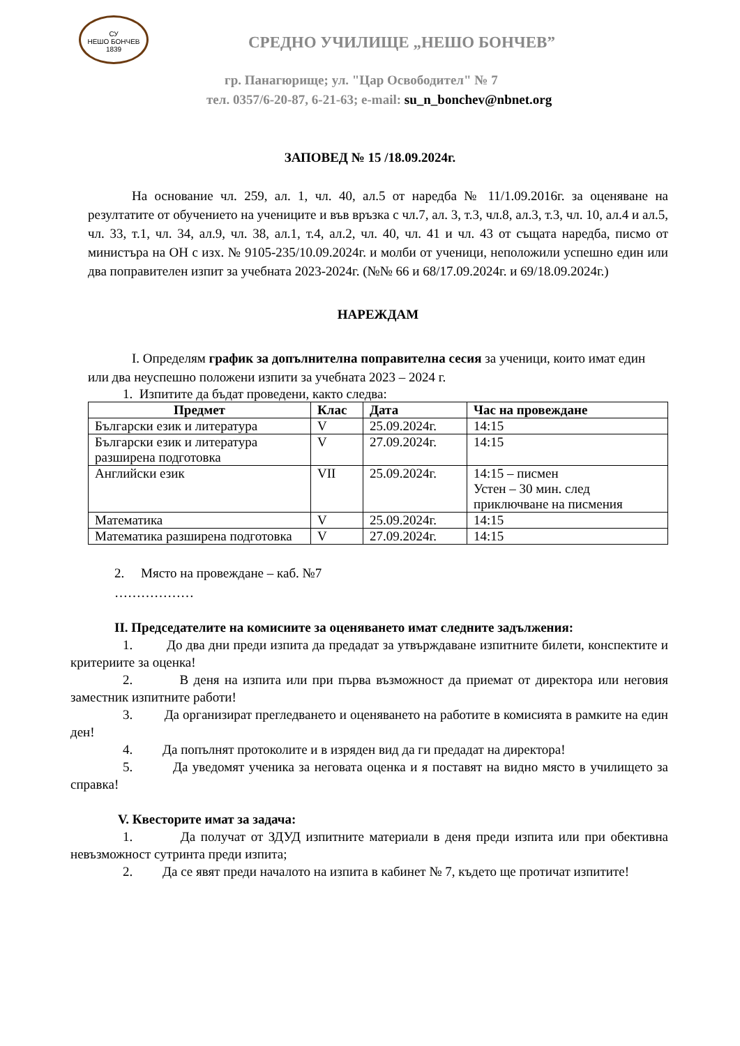СУ
НЕШО БОНЧЕВ
1839
СРЕДНО УЧИЛИЩЕ „НЕШО БОНЧЕВ”
гр. Панагюрище; ул. "Цар Освободител" № 7
тел. 0357/6-20-87, 6-21-63; e-mail: su_n_bonchev@nbnet.org
ЗАПОВЕД № 15 /18.09.2024г.
На основание чл. 259, ал. 1, чл. 40, ал.5 от наредба № 11/1.09.2016г. за оценяване на резултатите от обучението на учениците и във връзка с чл.7, ал. 3, т.3, чл.8, ал.3, т.3, чл. 10, ал.4 и ал.5, чл. 33, т.1, чл. 34, ал.9, чл. 38, ал.1, т.4, ал.2, чл. 40, чл. 41 и чл. 43 от същата наредба, писмо от министъра на ОН с изх. № 9105-235/10.09.2024г. и молби от ученици, неположили успешно един или два поправителен изпит за учебната 2023-2024г. (№№ 66 и 68/17.09.2024г. и 69/18.09.2024г.)
НАРЕЖДАМ
I. Определям график за допълнителна поправителна сесия за ученици, които имат един или два неуспешно положени изпити за учебната 2023 – 2024 г.
1. Изпитите да бъдат проведени, както следва:
| Предмет | Клас | Дата | Час на провеждане |
| --- | --- | --- | --- |
| Български език и литература | V | 25.09.2024г. | 14:15 |
| Български език и литература разширена подготовка | V | 27.09.2024г. | 14:15 |
| Английски език | VII | 25.09.2024г. | 14:15 – писмен Устен – 30 мин. след приключване на писмения |
| Математика | V | 25.09.2024г. | 14:15 |
| Математика разширена подготовка | V | 27.09.2024г. | 14:15 |
2. Място на провеждане – каб. №7
………………
II. Председателите на комисиите за оценяването имат следните задължения:
1. До два дни преди изпита да предадат за утвърждаване изпитните билети, конспектите и критериите за оценка!
2. В деня на изпита или при първа възможност да приемат от директора или неговия заместник изпитните работи!
3. Да организират прегледването и оценяването на работите в комисията в рамките на един ден!
4. Да попълнят протоколите и в изряден вид да ги предадат на директора!
5. Да уведомят ученика за неговата оценка и я поставят на видно място в училището за справка!
V. Квесторите имат за задача:
1. Да получат от ЗДУД изпитните материали в деня преди изпита или при обективна невъзможност сутринта преди изпита;
2. Да се явят преди началото на изпита в кабинет № 7, където ще протичат изпитите!